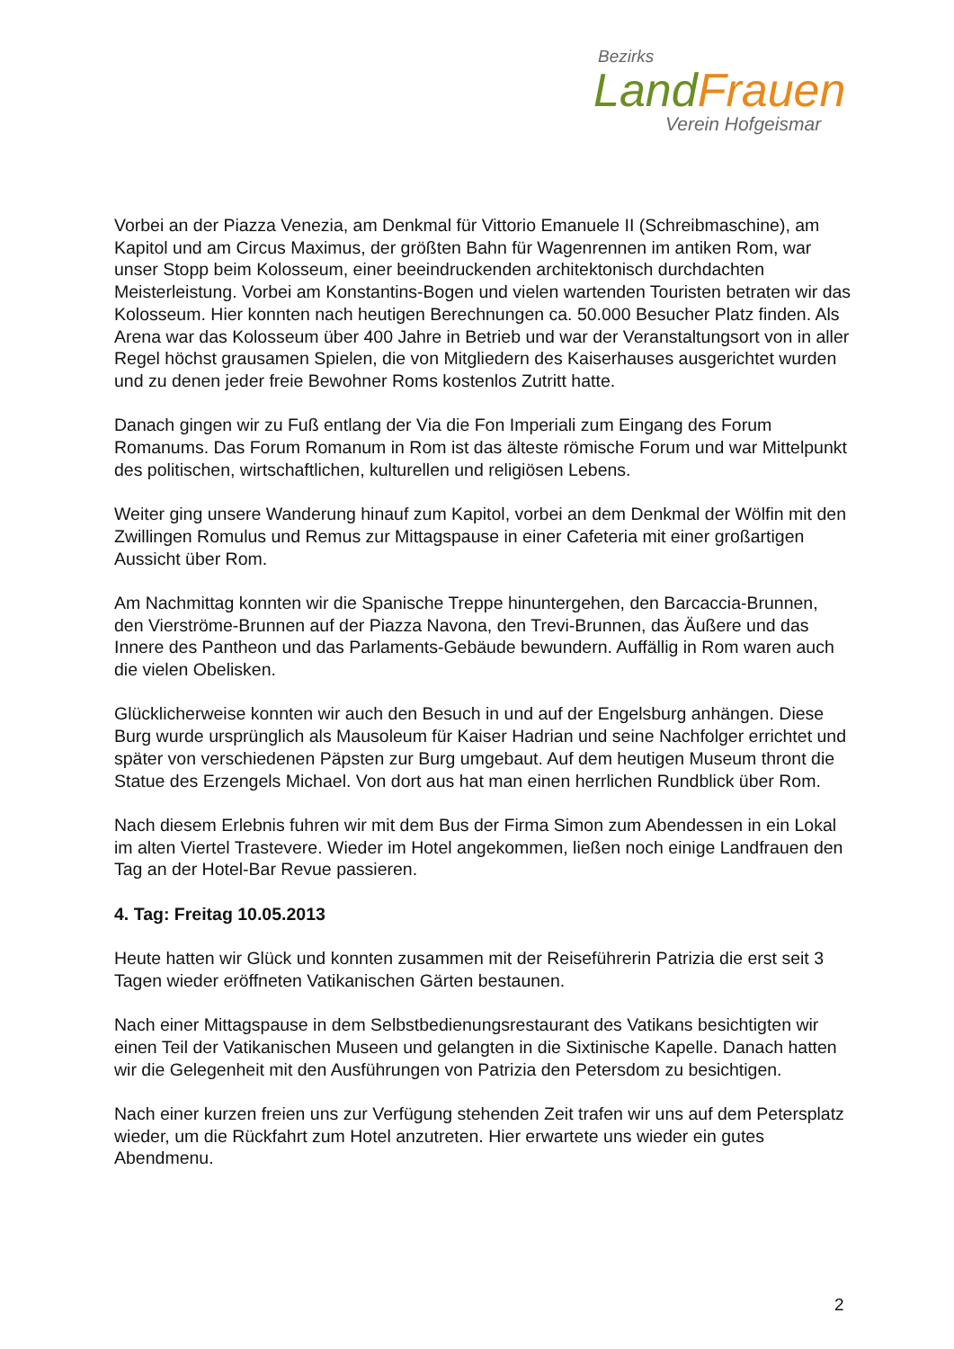Bezirks
Land Frauen
Verein Hofgeismar
Vorbei an der Piazza Venezia, am Denkmal für Vittorio Emanuele II (Schreibmaschine), am Kapitol und am Circus Maximus, der größten Bahn für Wagenrennen im antiken Rom, war unser Stopp beim Kolosseum, einer beeindruckenden architektonisch durchdachten Meisterleistung. Vorbei am Konstantins-Bogen und vielen wartenden Touristen betraten wir das Kolosseum. Hier konnten nach heutigen Berechnungen ca. 50.000 Besucher Platz finden. Als Arena war das Kolosseum über 400 Jahre in Betrieb und war der Veranstaltungsort von in aller Regel höchst grausamen Spielen, die von Mitgliedern des Kaiserhauses ausgerichtet wurden und zu denen jeder freie Bewohner Roms kostenlos Zutritt hatte.
Danach gingen wir zu Fuß entlang der Via die Fon Imperiali zum Eingang des Forum Romanums. Das Forum Romanum in Rom ist das älteste römische Forum und war Mittelpunkt des politischen, wirtschaftlichen, kulturellen und religiösen Lebens.
Weiter ging unsere Wanderung hinauf zum Kapitol, vorbei an dem Denkmal der Wölfin mit den Zwillingen Romulus und Remus zur Mittagspause in einer Cafeteria mit einer großartigen Aussicht über Rom.
Am Nachmittag konnten wir die Spanische Treppe hinuntergehen, den Barcaccia-Brunnen, den Vierströme-Brunnen auf der Piazza Navona, den Trevi-Brunnen, das Äußere und das Innere des Pantheon und das Parlaments-Gebäude bewundern. Auffällig in Rom waren auch die vielen Obelisken.
Glücklicherweise konnten wir auch den Besuch in und auf der Engelsburg anhängen. Diese Burg wurde ursprünglich als Mausoleum für Kaiser Hadrian und seine Nachfolger errichtet und später von verschiedenen Päpsten zur Burg umgebaut. Auf dem heutigen Museum thront die Statue des Erzengels Michael. Von dort aus hat man einen herrlichen Rundblick über Rom.
Nach diesem Erlebnis fuhren wir mit dem Bus der Firma Simon zum Abendessen in ein Lokal im alten Viertel Trastevere. Wieder im Hotel angekommen, ließen noch einige Landfrauen den Tag an der Hotel-Bar Revue passieren.
4. Tag: Freitag 10.05.2013
Heute hatten wir Glück und konnten zusammen mit der Reiseführerin Patrizia die erst seit 3 Tagen wieder eröffneten Vatikanischen Gärten bestaunen.
Nach einer Mittagspause in dem Selbstbedienungsrestaurant des Vatikans besichtigten wir einen Teil der Vatikanischen Museen und gelangten in die Sixtinische Kapelle. Danach hatten wir die Gelegenheit mit den Ausführungen von Patrizia den Petersdom zu besichtigen.
Nach einer kurzen freien uns zur Verfügung stehenden Zeit trafen wir uns auf dem Petersplatz wieder, um die Rückfahrt zum Hotel anzutreten. Hier erwartete uns wieder ein gutes Abendmenu.
2